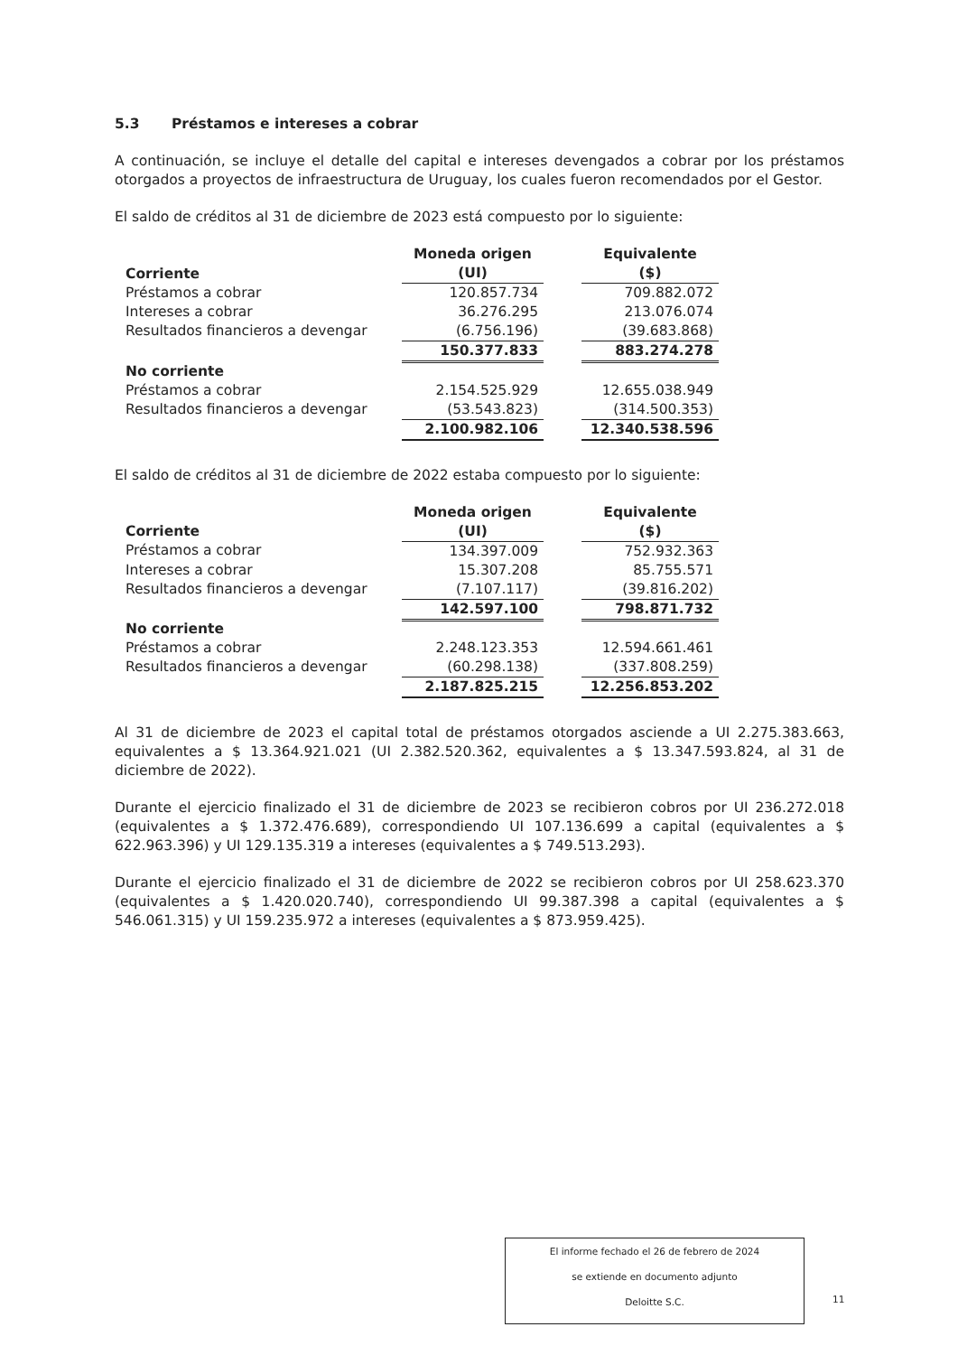5.3 Préstamos e intereses a cobrar
A continuación, se incluye el detalle del capital e intereses devengados a cobrar por los préstamos otorgados a proyectos de infraestructura de Uruguay, los cuales fueron recomendados por el Gestor.
El saldo de créditos al 31 de diciembre de 2023 está compuesto por lo siguiente:
| Corriente | Moneda origen (UI) | | Equivalente ($) |
| --- | --- | --- | --- |
| Préstamos a cobrar | 120.857.734 | | 709.882.072 |
| Intereses a cobrar | 36.276.295 | | 213.076.074 |
| Resultados financieros a devengar | (6.756.196) | | (39.683.868) |
| | 150.377.833 | | 883.274.278 |
| No corriente | | | |
| Préstamos a cobrar | 2.154.525.929 | | 12.655.038.949 |
| Resultados financieros a devengar | (53.543.823) | | (314.500.353) |
| | 2.100.982.106 | | 12.340.538.596 |
El saldo de créditos al 31 de diciembre de 2022 estaba compuesto por lo siguiente:
| Corriente | Moneda origen (UI) | | Equivalente ($) |
| --- | --- | --- | --- |
| Préstamos a cobrar | 134.397.009 | | 752.932.363 |
| Intereses a cobrar | 15.307.208 | | 85.755.571 |
| Resultados financieros a devengar | (7.107.117) | | (39.816.202) |
| | 142.597.100 | | 798.871.732 |
| No corriente | | | |
| Préstamos a cobrar | 2.248.123.353 | | 12.594.661.461 |
| Resultados financieros a devengar | (60.298.138) | | (337.808.259) |
| | 2.187.825.215 | | 12.256.853.202 |
Al 31 de diciembre de 2023 el capital total de préstamos otorgados asciende a UI 2.275.383.663, equivalentes a $ 13.364.921.021 (UI 2.382.520.362, equivalentes a $ 13.347.593.824, al 31 de diciembre de 2022).
Durante el ejercicio finalizado el 31 de diciembre de 2023 se recibieron cobros por UI 236.272.018 (equivalentes a $ 1.372.476.689), correspondiendo UI 107.136.699 a capital (equivalentes a $ 622.963.396) y UI 129.135.319 a intereses (equivalentes a $ 749.513.293).
Durante el ejercicio finalizado el 31 de diciembre de 2022 se recibieron cobros por UI 258.623.370 (equivalentes a $ 1.420.020.740), correspondiendo UI 99.387.398 a capital (equivalentes a $ 546.061.315) y UI 159.235.972 a intereses (equivalentes a $ 873.959.425).
El informe fechado el 26 de febrero de 2024
se extiende en documento adjunto
Deloitte S.C.
11